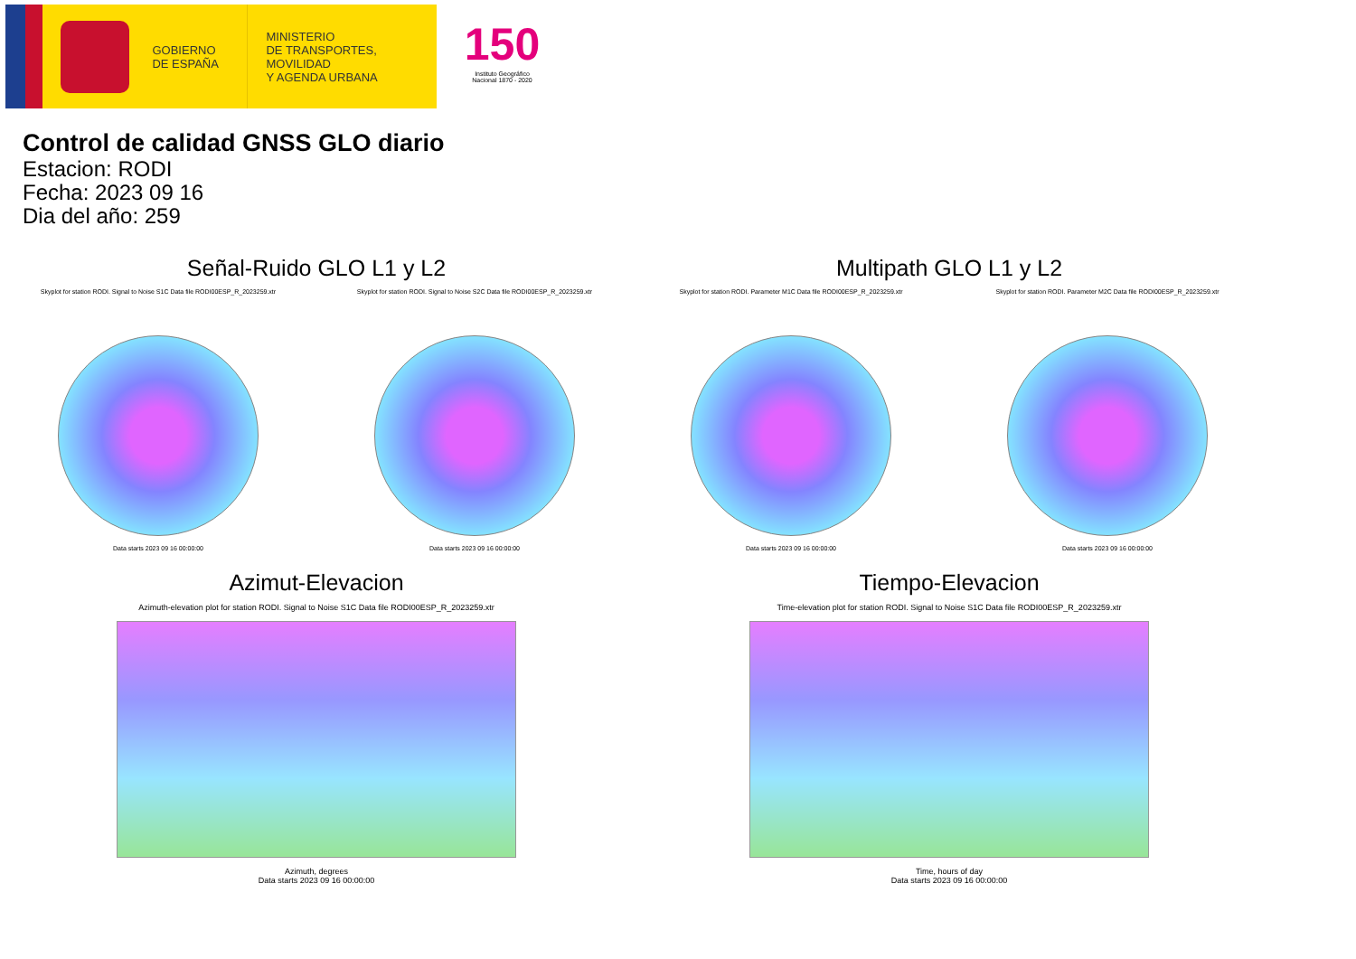GOBIERNO
DE ESPAÑA
MINISTERIO
DE TRANSPORTES, MOVILIDAD
Y AGENDA URBANA
150
Instituto Geográfico Nacional 1870 - 2020
Control de calidad GNSS GLO diario
Estacion: RODI
Fecha: 2023 09 16
Dia del año: 259
Señal-Ruido GLO L1 y L2
Skyplot for station RODI. Signal to Noise S1C Data file RODI00ESP_R_2023259.xtr
Data starts 2023 09 16 00:00:00
Skyplot for station RODI. Signal to Noise S2C Data file RODI00ESP_R_2023259.xtr
Data starts 2023 09 16 00:00:00
Multipath GLO L1 y L2
Skyplot for station RODI. Parameter M1C Data file RODI00ESP_R_2023259.xtr
Data starts 2023 09 16 00:00:00
Skyplot for station RODI. Parameter M2C Data file RODI00ESP_R_2023259.xtr
Data starts 2023 09 16 00:00:00
Azimut-Elevacion
Azimuth-elevation plot for station RODI. Signal to Noise S1C Data file RODI00ESP_R_2023259.xtr
Azimuth, degrees
Data starts 2023 09 16 00:00:00
Tiempo-Elevacion
Time-elevation plot for station RODI. Signal to Noise S1C Data file RODI00ESP_R_2023259.xtr
Time, hours of day
Data starts 2023 09 16 00:00:00